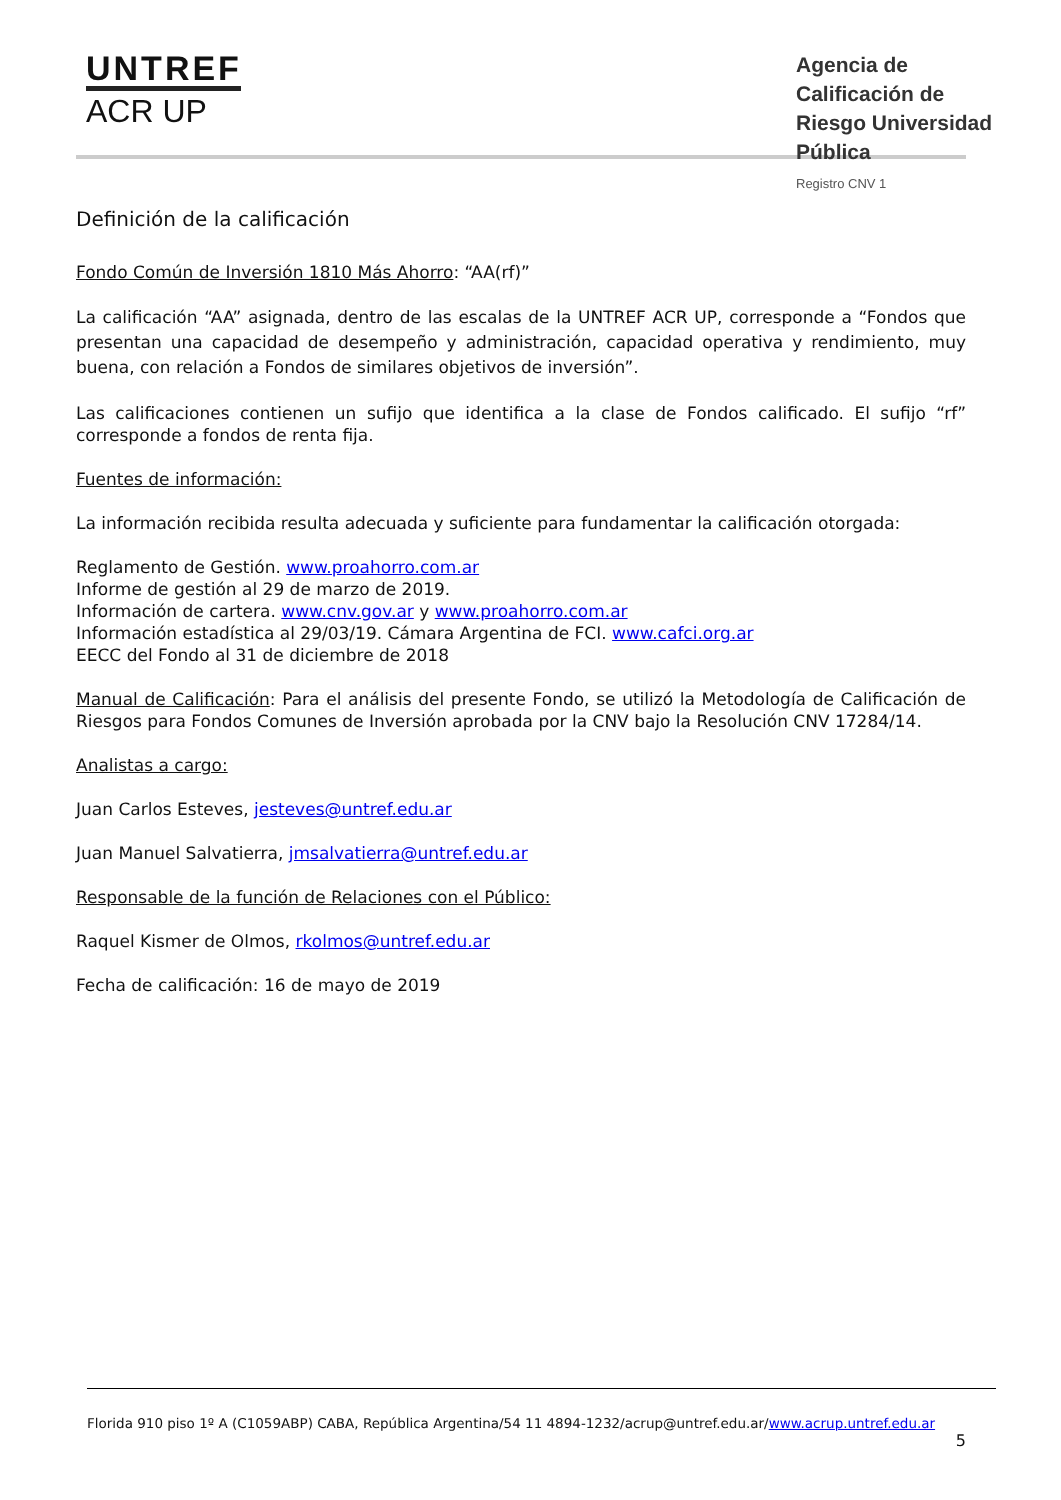UNTREF
ACR UP
Agencia de Calificación de Riesgo Universidad Pública
Registro CNV 1
Definición de la calificación
Fondo Común de Inversión 1810 Más Ahorro: “AA(rf)”
La calificación “AA” asignada, dentro de las escalas de la UNTREF ACR UP, corresponde a “Fondos que presentan una capacidad de desempeño y administración, capacidad operativa y rendimiento, muy buena, con relación a Fondos de similares objetivos de inversión”.
Las calificaciones contienen un sufijo que identifica a la clase de Fondos calificado. El sufijo “rf” corresponde a fondos de renta fija.
Fuentes de información:
La información recibida resulta adecuada y suficiente para fundamentar la calificación otorgada:
Reglamento de Gestión. www.proahorro.com.ar
Informe de gestión al 29 de marzo de 2019.
Información de cartera. www.cnv.gov.ar y www.proahorro.com.ar
Información estadística al 29/03/19. Cámara Argentina de FCI. www.cafci.org.ar
EECC del Fondo al 31 de diciembre de 2018
Manual de Calificación: Para el análisis del presente Fondo, se utilizó la Metodología de Calificación de Riesgos para Fondos Comunes de Inversión aprobada por la CNV bajo la Resolución CNV 17284/14.
Analistas a cargo:
Juan Carlos Esteves, jesteves@untref.edu.ar
Juan Manuel Salvatierra, jmsalvatierra@untref.edu.ar
Responsable de la función de Relaciones con el Público:
Raquel Kismer de Olmos, rkolmos@untref.edu.ar
Fecha de calificación: 16 de mayo de 2019
Florida 910 piso 1º A (C1059ABP) CABA, República Argentina/54 11 4894-1232/acrup@untref.edu.ar/www.acrup.untref.edu.ar
5